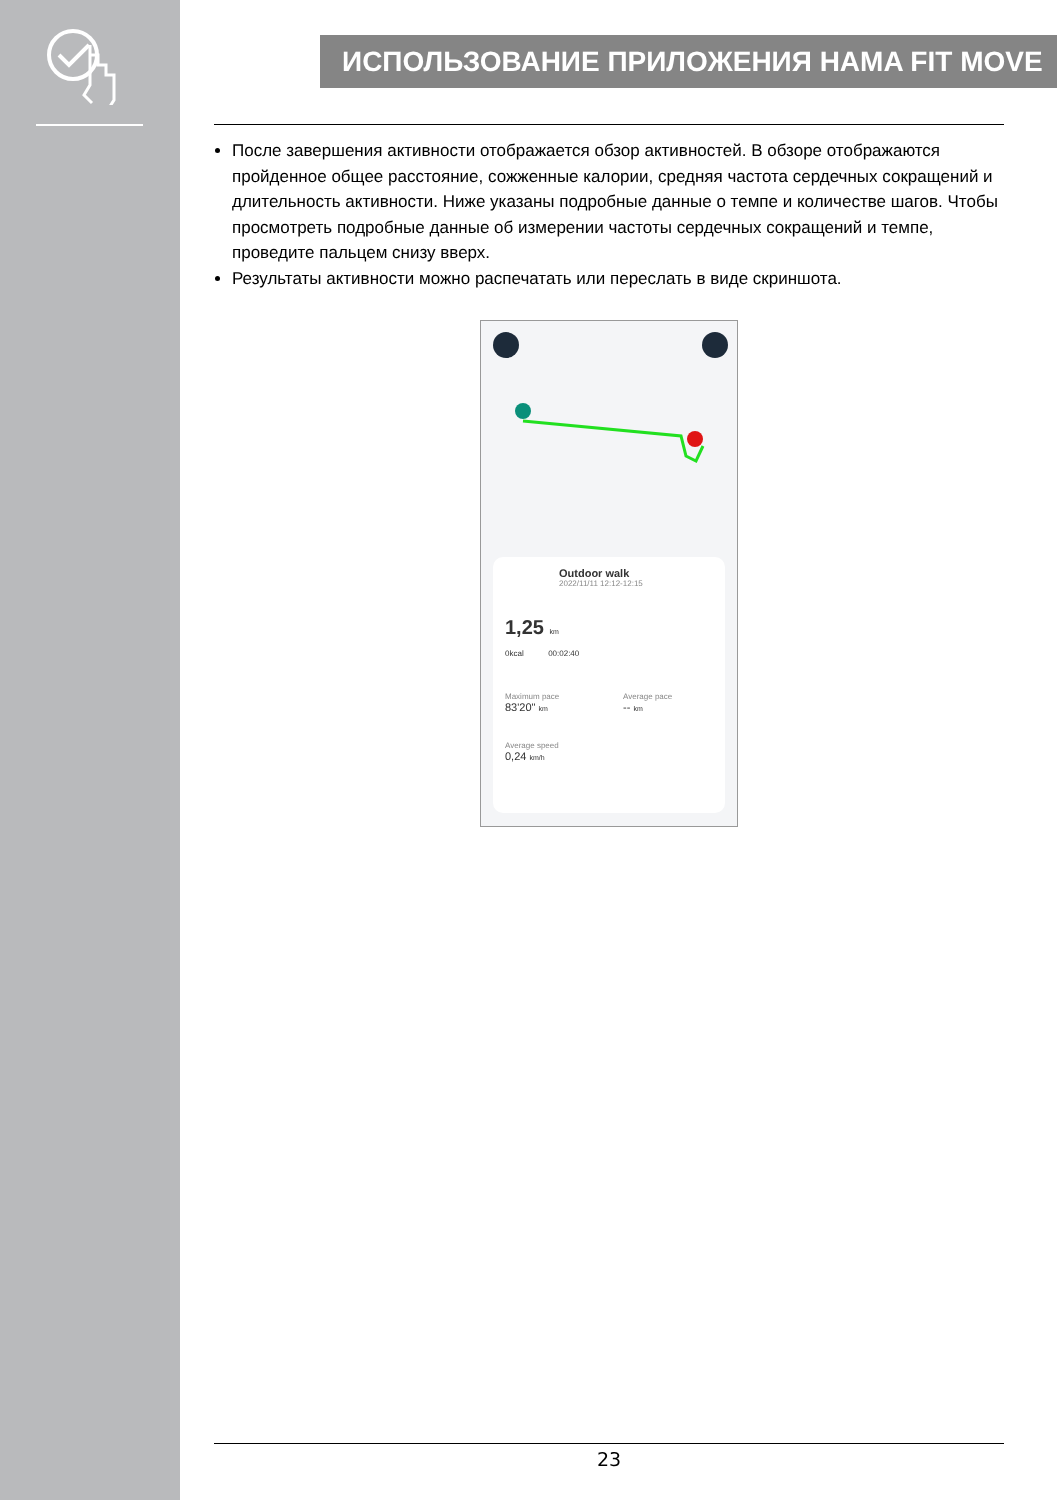ИСПОЛЬЗОВАНИЕ ПРИЛОЖЕНИЯ HAMA FIT MOVE
После завершения активности отображается обзор активностей. В обзоре отображаются пройденное общее расстояние, сожженные калории, средняя частота сердечных сокращений и длительность активности. Ниже указаны подробные данные о темпе и количестве шагов. Чтобы просмотреть подробные данные об измерении частоты сердечных сокращений и темпе, проведите пальцем снизу вверх.
Результаты активности можно распечатать или переслать в виде скриншота.
Outdoor walk
2022/11/11 12:12-12:15
1,25 km
0kcal 00:02:40
Maximum pace
83'20" km
Average pace
-- km
Average speed
0,24 km/h
23